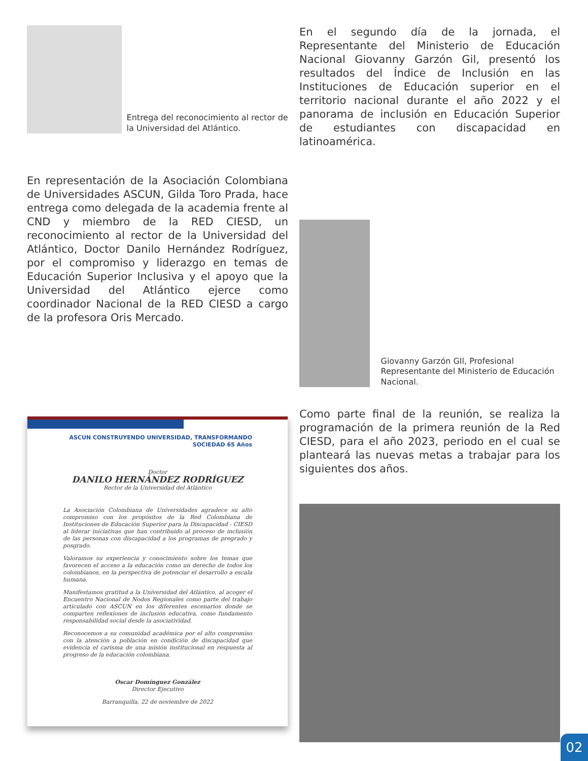Entrega del recono­cimiento al rector de la Universidad del Atlántico.
En representación de la Asociación Colombiana de Universidades ASCUN, Gilda Toro Prada, hace entrega como delegada de la academia frente al CND y miembro de la RED CIESD, un reconocimiento al rector de la Universidad del Atlántico, Doctor Danilo Hernández Rodríguez, por el compromiso y liderazgo en temas de Educación Superior Inclusiva y el apoyo que la Universidad del Atlántico ejerce como coordinador Nacional de la RED CIESD a cargo de la profesora Oris Mercado.
ASCUN CONSTRUYENDO UNIVERSIDAD, TRANSFORMANDO SOCIEDAD 65 Años
Doctor
DANILO HERNÁNDEZ RODRÍGUEZ
Rector de la Universidad del Atlántico
La Asociación Colombiana de Universidades agradece su alto compromiso con los propósitos de la Red Colombiana de Instituciones de Educación Superior para la Discapacidad - CIESD al liderar iniciativas que han contribuido al proceso de inclusión de las personas con discapacidad a los programas de pregrado y posgrado.
Valoramos su experiencia y conocimiento sobre los temas que favorecen el acceso a la educación como un derecho de todos los colombianos, en la perspectiva de potenciar el desarrollo a escala humana.
Manifestamos gratitud a la Universidad del Atlántico, al acoger el Encuentro Nacional de Nodos Regionales como parte del trabajo articulado con ASCUN en los diferentes escenarios donde se comparten reflexiones de inclusión educativa, como fundamento responsabilidad social desde la asociatividad.
Reconocemos a su comunidad académica por el alto compromiso con la atención a población en condición de discapacidad que evidencia el carisma de una misión institucional en respuesta al progreso de la educación colombiana.
Oscar Domínguez González
Director Ejecutivo
Barranquilla, 22 de noviembre de 2022
En el segundo día de la jornada, el Representante del Ministerio de Educación Nacional Giovanny Garzón Gil, presentó los resultados del Índice de Inclusión en las Instituciones de Educación superior en el territorio nacional durante el año 2022 y el panorama de inclusión en Educación Superior de estudiantes con discapacidad en latinoamérica.
Giovanny Garzón GIl, Profesional Representante del Ministerio de Educación Nacional.
Como parte final de la reunión, se realiza la programación de la primera reunión de la Red CIESD, para el año 2023, periodo en el cual se planteará las nuevas metas a trabajar para los siguientes dos años.
02